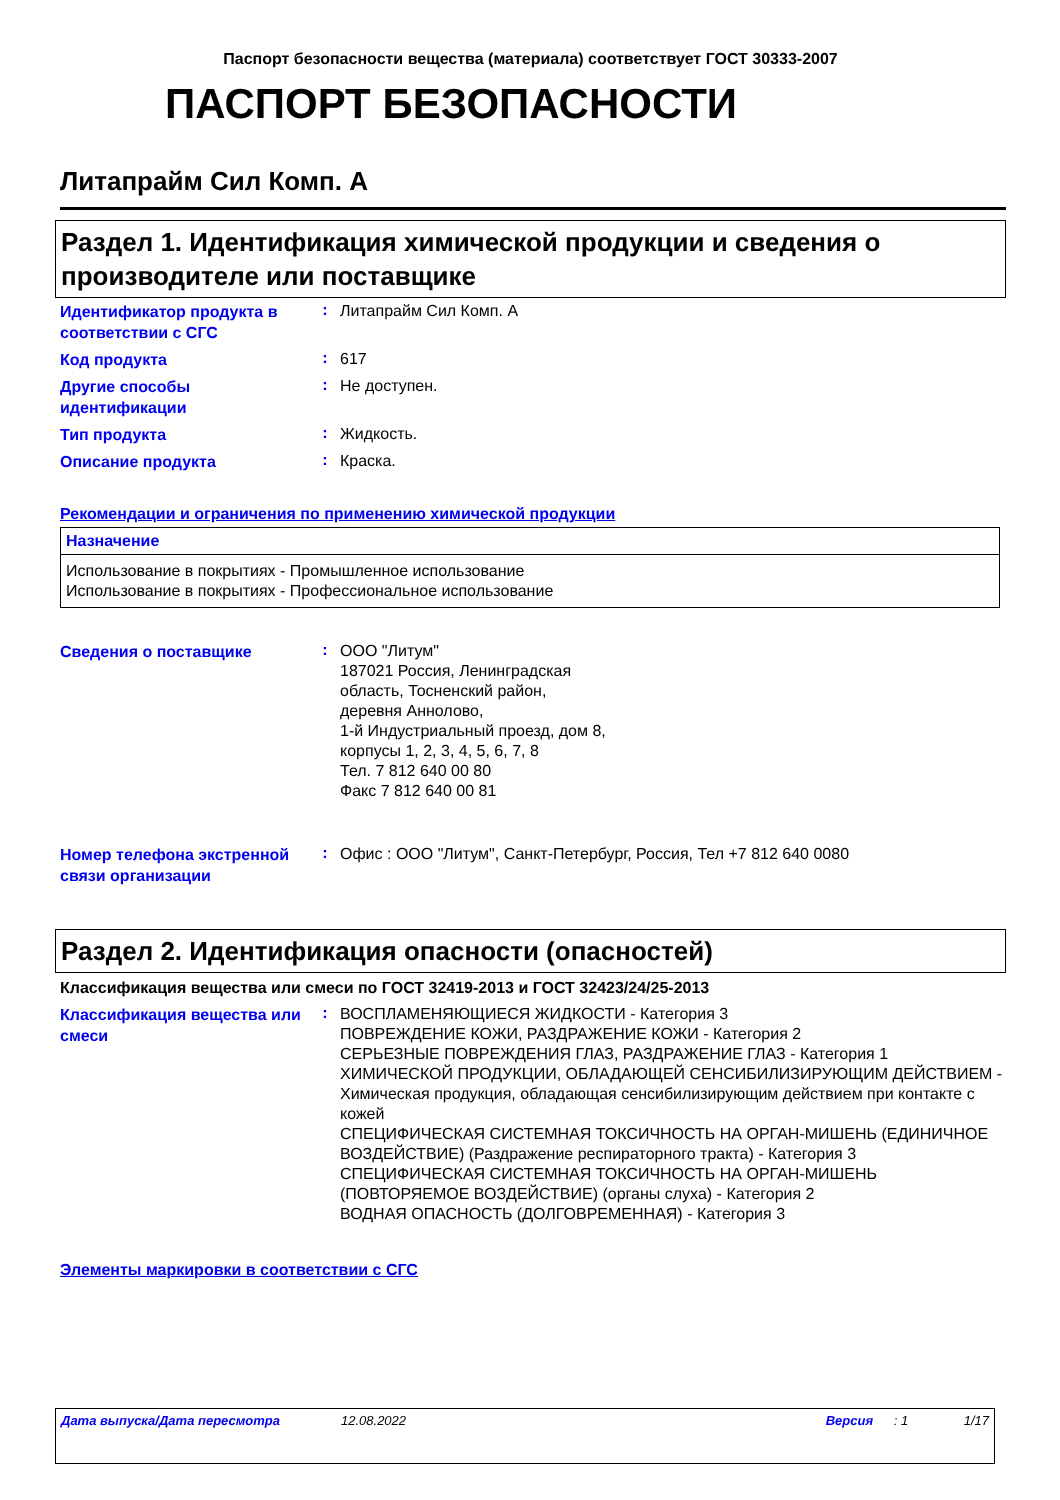Паспорт безопасности вещества (материала) соответствует ГОСТ 30333-2007
ПАСПОРТ БЕЗОПАСНОСТИ
Литапрайм Сил Комп. A
Раздел 1. Идентификация химической продукции и сведения о производителе или поставщике
| Идентификатор продукта в соответствии с СГС | : | Литапрайм Сил Комп. A |
| Код продукта | : | 617 |
| Другие способы идентификации | : | Не доступен. |
| Тип продукта | : | Жидкость. |
| Описание продукта | : | Краска. |
Рекомендации и ограничения по применению химической продукции
| Назначение |
| --- |
| Использование в покрытиях - Промышленное использование Использование в покрытиях - Профессиональное использование |
| Сведения о поставщике | : | ООО "Литум" 187021 Россия, Ленинградская область, Тосненский район, деревня Аннолово, 1-й Индустриальный проезд, дом 8, корпусы 1, 2, 3, 4, 5, 6, 7, 8 Тел. 7 812 640 00 80 Факс 7 812 640 00 81 |
| Номер телефона экстренной связи организации | : | Офис : ООО "Литум", Санкт-Петербург, Россия, Тел +7 812 640 0080 |
Раздел 2. Идентификация опасности (опасностей)
Классификация вещества или смеси по ГОСТ 32419-2013 и ГОСТ 32423/24/25-2013
| Классификация вещества или смеси | : | ВОСПЛАМЕНЯЮЩИЕСЯ ЖИДКОСТИ - Категория 3 ПОВРЕЖДЕНИЕ КОЖИ, РАЗДРАЖЕНИЕ КОЖИ - Категория 2 СЕРЬЕЗНЫЕ ПОВРЕЖДЕНИЯ ГЛАЗ, РАЗДРАЖЕНИЕ ГЛАЗ - Категория 1 ХИМИЧЕСКОЙ ПРОДУКЦИИ, ОБЛАДАЮЩЕЙ СЕНСИБИЛИЗИРУЮЩИМ ДЕЙСТВИЕМ - Химическая продукция, обладающая сенсибилизирующим действием при контакте с кожей СПЕЦИФИЧЕСКАЯ СИСТЕМНАЯ ТОКСИЧНОСТЬ НА ОРГАН-МИШЕНЬ (ЕДИНИЧНОЕ ВОЗДЕЙСТВИЕ) (Раздражение респираторного тракта) - Категория 3 СПЕЦИФИЧЕСКАЯ СИСТЕМНАЯ ТОКСИЧНОСТЬ НА ОРГАН-МИШЕНЬ (ПОВТОРЯЕМОЕ ВОЗДЕЙСТВИЕ) (органы слуха) - Категория 2 ВОДНАЯ ОПАСНОСТЬ (ДОЛГОВРЕМЕННАЯ) - Категория 3 |
Элементы маркировки в соответствии с СГС
Дата выпуска/Дата пересмотра 12.08.2022 Версия: 1 1/17